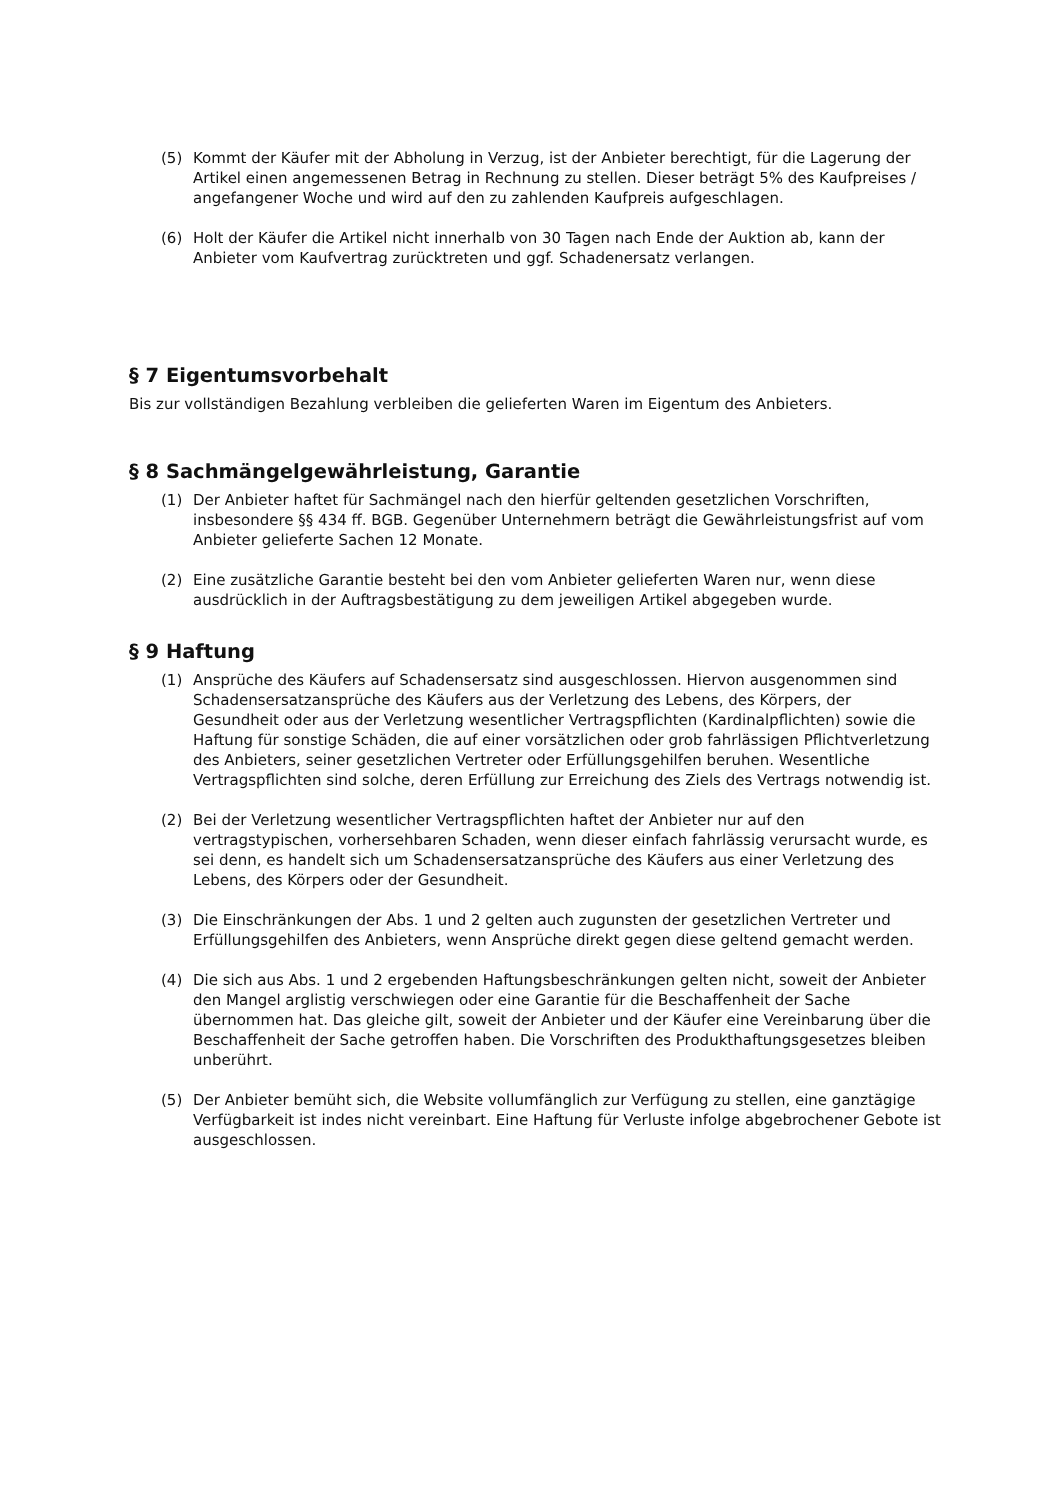(5) Kommt der Käufer mit der Abholung in Verzug, ist der Anbieter berechtigt, für die Lagerung der Artikel einen angemessenen Betrag in Rechnung zu stellen. Dieser beträgt 5% des Kaufpreises / angefangener Woche und wird auf den zu zahlenden Kaufpreis aufgeschlagen.
(6) Holt der Käufer die Artikel nicht innerhalb von 30 Tagen nach Ende der Auktion ab, kann der Anbieter vom Kaufvertrag zurücktreten und ggf. Schadenersatz verlangen.
§ 7 Eigentumsvorbehalt
Bis zur vollständigen Bezahlung verbleiben die gelieferten Waren im Eigentum des Anbieters.
§ 8 Sachmängelgewährleistung, Garantie
(1) Der Anbieter haftet für Sachmängel nach den hierfür geltenden gesetzlichen Vorschriften, insbesondere §§ 434 ff. BGB. Gegenüber Unternehmern beträgt die Gewährleistungsfrist auf vom Anbieter gelieferte Sachen 12 Monate.
(2) Eine zusätzliche Garantie besteht bei den vom Anbieter gelieferten Waren nur, wenn diese ausdrücklich in der Auftragsbestätigung zu dem jeweiligen Artikel abgegeben wurde.
§ 9 Haftung
(1) Ansprüche des Käufers auf Schadensersatz sind ausgeschlossen. Hiervon ausgenommen sind Schadensersatzansprüche des Käufers aus der Verletzung des Lebens, des Körpers, der Gesundheit oder aus der Verletzung wesentlicher Vertragspflichten (Kardinalpflichten) sowie die Haftung für sonstige Schäden, die auf einer vorsätzlichen oder grob fahrlässigen Pflichtverletzung des Anbieters, seiner gesetzlichen Vertreter oder Erfüllungsgehilfen beruhen. Wesentliche Vertragspflichten sind solche, deren Erfüllung zur Erreichung des Ziels des Vertrags notwendig ist.
(2) Bei der Verletzung wesentlicher Vertragspflichten haftet der Anbieter nur auf den vertragstypischen, vorhersehbaren Schaden, wenn dieser einfach fahrlässig verursacht wurde, es sei denn, es handelt sich um Schadensersatzansprüche des Käufers aus einer Verletzung des Lebens, des Körpers oder der Gesundheit.
(3) Die Einschränkungen der Abs. 1 und 2 gelten auch zugunsten der gesetzlichen Vertreter und Erfüllungsgehilfen des Anbieters, wenn Ansprüche direkt gegen diese geltend gemacht werden.
(4) Die sich aus Abs. 1 und 2 ergebenden Haftungsbeschränkungen gelten nicht, soweit der Anbieter den Mangel arglistig verschwiegen oder eine Garantie für die Beschaffenheit der Sache übernommen hat. Das gleiche gilt, soweit der Anbieter und der Käufer eine Vereinbarung über die Beschaffenheit der Sache getroffen haben. Die Vorschriften des Produkthaftungsgesetzes bleiben unberührt.
(5) Der Anbieter bemüht sich, die Website vollumfänglich zur Verfügung zu stellen, eine ganztägige Verfügbarkeit ist indes nicht vereinbart. Eine Haftung für Verluste infolge abgebrochener Gebote ist ausgeschlossen.